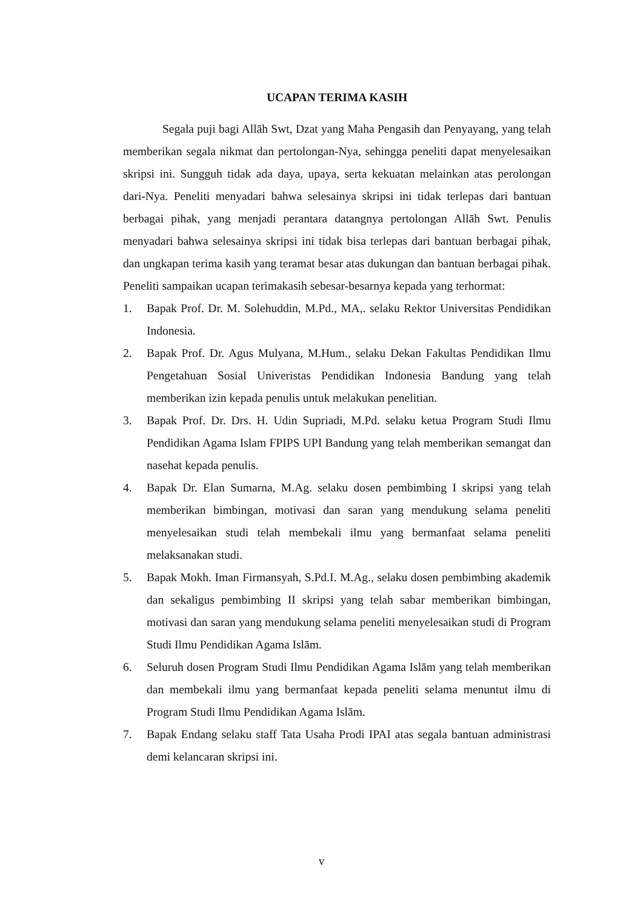UCAPAN TERIMA KASIH
Segala puji bagi Allāh Swt, Dzat yang Maha Pengasih dan Penyayang, yang telah memberikan segala nikmat dan pertolongan-Nya, sehingga peneliti dapat menyelesaikan skripsi ini. Sungguh tidak ada daya, upaya, serta kekuatan melainkan atas perolongan dari-Nya. Peneliti menyadari bahwa selesainya skripsi ini tidak terlepas dari bantuan berbagai pihak, yang menjadi perantara datangnya pertolongan Allāh Swt. Penulis menyadari bahwa selesainya skripsi ini tidak bisa terlepas dari bantuan berbagai pihak, dan ungkapan terima kasih yang teramat besar atas dukungan dan bantuan berbagai pihak. Peneliti sampaikan ucapan terimakasih sebesar-besarnya kepada yang terhormat:
1. Bapak Prof. Dr. M. Solehuddin, M.Pd., MA,. selaku Rektor Universitas Pendidikan Indonesia.
2. Bapak Prof. Dr. Agus Mulyana, M.Hum., selaku Dekan Fakultas Pendidikan Ilmu Pengetahuan Sosial Univeristas Pendidikan Indonesia Bandung yang telah memberikan izin kepada penulis untuk melakukan penelitian.
3. Bapak Prof. Dr. Drs. H. Udin Supriadi, M.Pd. selaku ketua Program Studi Ilmu Pendidikan Agama Islam FPIPS UPI Bandung yang telah memberikan semangat dan nasehat kepada penulis.
4. Bapak Dr. Elan Sumarna, M.Ag. selaku dosen pembimbing I skripsi yang telah memberikan bimbingan, motivasi dan saran yang mendukung selama peneliti menyelesaikan studi telah membekali ilmu yang bermanfaat selama peneliti melaksanakan studi.
5. Bapak Mokh. Iman Firmansyah, S.Pd.I. M.Ag., selaku dosen pembimbing akademik dan sekaligus pembimbing II skripsi yang telah sabar memberikan bimbingan, motivasi dan saran yang mendukung selama peneliti menyelesaikan studi di Program Studi Ilmu Pendidikan Agama Islām.
6. Seluruh dosen Program Studi Ilmu Pendidikan Agama Islām yang telah memberikan dan membekali ilmu yang bermanfaat kepada peneliti selama menuntut ilmu di Program Studi Ilmu Pendidikan Agama Islām.
7. Bapak Endang selaku staff Tata Usaha Prodi IPAI atas segala bantuan administrasi demi kelancaran skripsi ini.
v